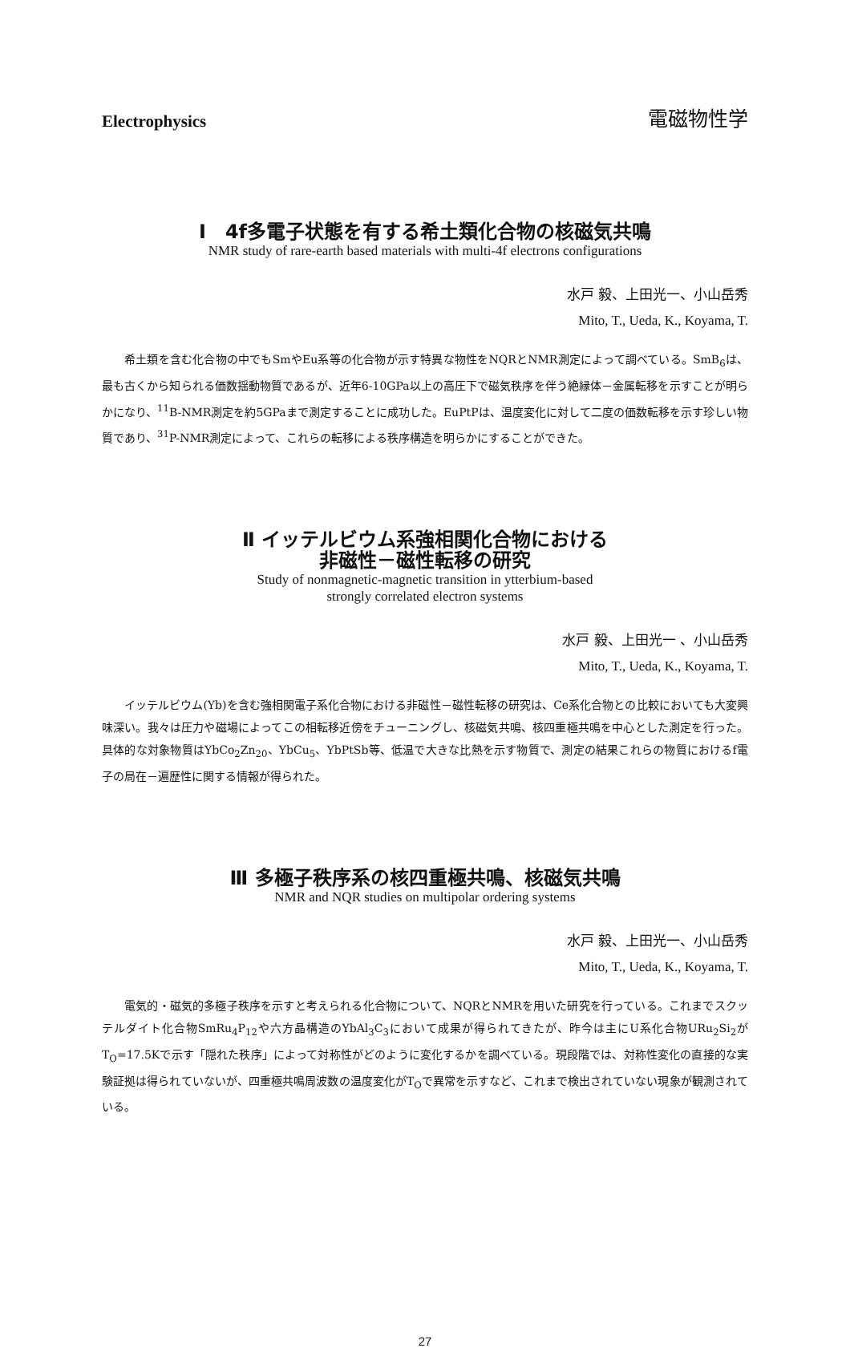Electrophysics 電磁物性学
Ⅰ　4f多電子状態を有する希土類化合物の核磁気共鳴
NMR study of rare-earth based materials with multi-4f electrons configurations
水戸 毅、上田光一、小山岳秀
Mito, T., Ueda, K., Koyama, T.
希土類を含む化合物の中でもSmやEu系等の化合物が示す特異な物性をNQRとNMR測定によって調べている。SmB<sub>6</sub>は、最も古くから知られる価数揺動物質であるが、近年6-10GPa以上の高圧下で磁気秩序を伴う絶縁体－金属転移を示すことが明らかになり、<sup>11</sup>B-NMR測定を約5GPaまで測定することに成功した。EuPtPは、温度変化に対して二度の価数転移を示す珍しい物質であり、<sup>31</sup>P-NMR測定によって、これらの転移による秩序構造を明らかにすることができた。
Ⅱ イッテルビウム系強相関化合物における
非磁性－磁性転移の研究
Study of nonmagnetic-magnetic transition in ytterbium-based
strongly correlated electron systems
水戸 毅、上田光一 、小山岳秀
Mito, T., Ueda, K., Koyama, T.
イッテルビウム(Yb)を含む強相関電子系化合物における非磁性－磁性転移の研究は、Ce系化合物との比較においても大変興味深い。我々は圧力や磁場によってこの相転移近傍をチューニングし、核磁気共鳴、核四重極共鳴を中心とした測定を行った。具体的な対象物質はYbCo<sub>2</sub>Zn<sub>20</sub>、YbCu<sub>5</sub>、YbPtSb等、低温で大きな比熱を示す物質で、測定の結果これらの物質におけるf電子の局在－遍歴性に関する情報が得られた。
Ⅲ 多極子秩序系の核四重極共鳴、核磁気共鳴
NMR and NQR studies on multipolar ordering systems
水戸 毅、上田光一、小山岳秀
Mito, T., Ueda, K., Koyama, T.
電気的・磁気的多極子秩序を示すと考えられる化合物について、NQRとNMRを用いた研究を行っている。これまでスクッテルダイト化合物SmRu<sub>4</sub>P<sub>12</sub>や六方晶構造のYbAl<sub>3</sub>C<sub>3</sub>において成果が得られてきたが、昨今は主にU系化合物URu<sub>2</sub>Si<sub>2</sub>がT<sub>O</sub>=17.5Kで示す「隠れた秩序」によって対称性がどのように変化するかを調べている。現段階では、対称性変化の直接的な実験証拠は得られていないが、四重極共鳴周波数の温度変化がT<sub>O</sub>で異常を示すなど、これまで検出されていない現象が観測されている。
27